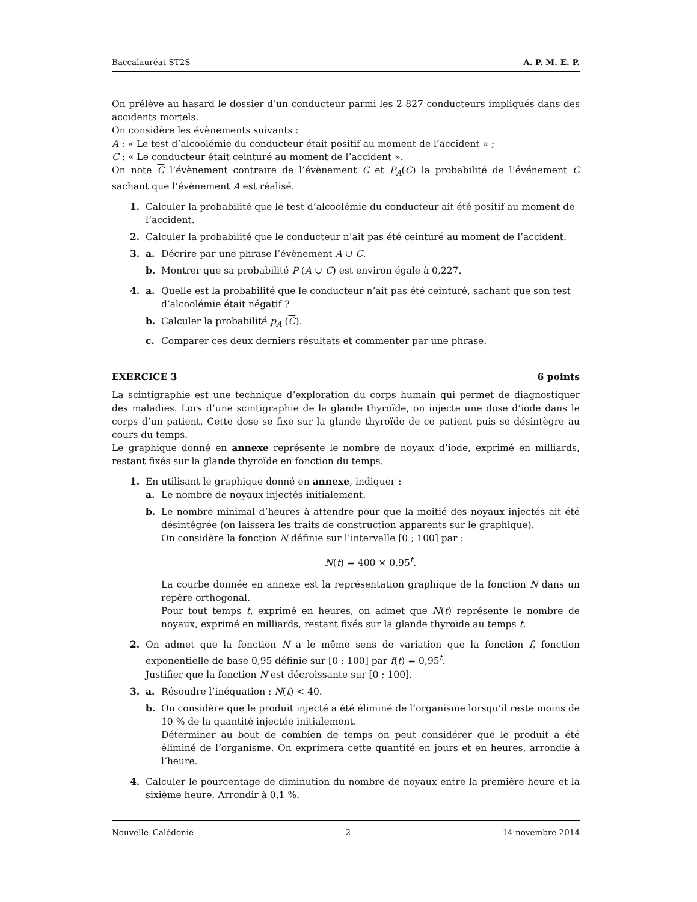Baccalauréat ST2S A. P. M. E. P.
On prélève au hasard le dossier d’un conducteur parmi les 2 827 conducteurs impliqués dans des accidents mortels.
On considère les évènements suivants :
A : « Le test d’alcoolémie du conducteur était positif au moment de l’accident » ;
C : « Le conducteur était ceinturé au moment de l’accident ».
On note C l’évènement contraire de l’évènement C et P<sub>A</sub>(C) la probabilité de l’événement C sachant que l’évènement A est réalisé.
1. Calculer la probabilité que le test d’alcoolémie du conducteur ait été positif au moment de l’accident.
2. Calculer la probabilité que le conducteur n’ait pas été ceinturé au moment de l’accident.
3. a. Décrire par une phrase l’évènement A ∪ C.
b. Montrer que sa probabilité P (A ∪ C) est environ égale à 0,227.
4. a. Quelle est la probabilité que le conducteur n’ait pas été ceinturé, sachant que son test d’alcoolémie était négatif ?
b. Calculer la probabilité p<sub>A</sub> (C).
c. Comparer ces deux derniers résultats et commenter par une phrase.
EXERCICE 3 6 points
La scintigraphie est une technique d’exploration du corps humain qui permet de diagnostiquer des maladies. Lors d’une scintigraphie de la glande thyroïde, on injecte une dose d’iode dans le corps d’un patient. Cette dose se fixe sur la glande thyroïde de ce patient puis se désintègre au cours du temps.
Le graphique donné en annexe représente le nombre de noyaux d’iode, exprimé en milliards, restant fixés sur la glande thyroïde en fonction du temps.
1. En utilisant le graphique donné en annexe, indiquer :
a. Le nombre de noyaux injectés initialement.
b. Le nombre minimal d’heures à attendre pour que la moitié des noyaux injectés ait été désintégrée (on laissera les traits de construction apparents sur le graphique).
On considère la fonction N définie sur l’intervalle [0 ; 100] par :
N(t) = 400 × 0,95<sup>t</sup>.
La courbe donnée en annexe est la représentation graphique de la fonction N dans un repère orthogonal.
Pour tout temps t, exprimé en heures, on admet que N(t) représente le nombre de noyaux, exprimé en milliards, restant fixés sur la glande thyroïde au temps t.
2. On admet que la fonction N a le même sens de variation que la fonction f, fonction exponentielle de base 0,95 définie sur [0 ; 100] par f(t) = 0,95<sup>t</sup>.
Justifier que la fonction N est décroissante sur [0 ; 100].
3. a. Résoudre l’inéquation : N(t) < 40.
b. On considère que le produit injecté a été éliminé de l’organisme lorsqu’il reste moins de 10 % de la quantité injectée initialement.
Déterminer au bout de combien de temps on peut considérer que le produit a été éliminé de l’organisme. On exprimera cette quantité en jours et en heures, arrondie à l’heure.
4. Calculer le pourcentage de diminution du nombre de noyaux entre la première heure et la sixième heure. Arrondir à 0,1 %.
Nouvelle–Calédonie 2 14 novembre 2014